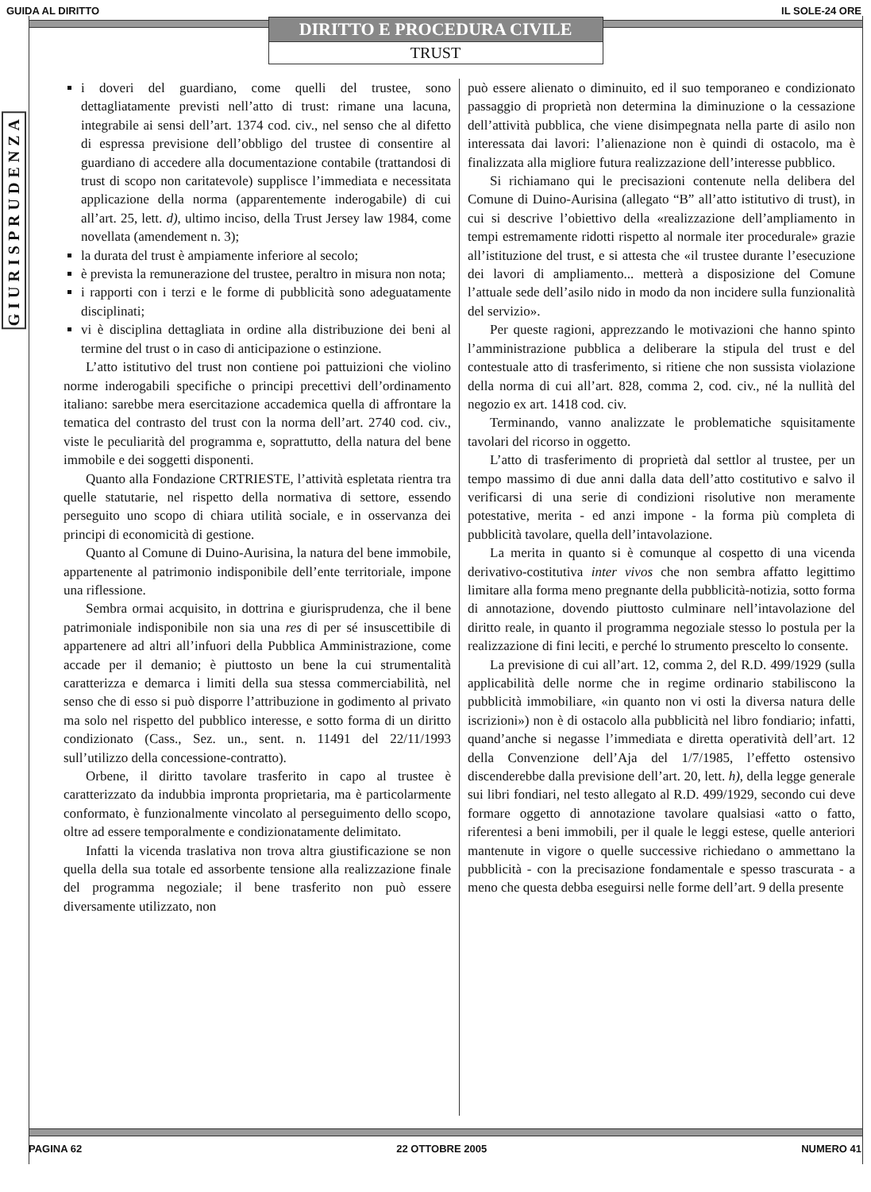GUIDA AL DIRITTO IL SOLE-24 ORE
DIRITTO E PROCEDURA CIVILE
TRUST
GIURISPRUDENZA
i doveri del guardiano, come quelli del trustee, sono dettagliatamente previsti nell’atto di trust: rimane una lacuna, integrabile ai sensi dell’art. 1374 cod. civ., nel senso che al difetto di espressa previsione dell’obbligo del trustee di consentire al guardiano di accedere alla documentazione contabile (trattandosi di trust di scopo non caritatevole) supplisce l’immediata e necessitata applicazione della norma (apparentemente inderogabile) di cui all’art. 25, lett. d), ultimo inciso, della Trust Jersey law 1984, come novellata (amendement n. 3);
la durata del trust è ampiamente inferiore al secolo;
è prevista la remunerazione del trustee, peraltro in misura non nota;
i rapporti con i terzi e le forme di pubblicità sono adeguatamente disciplinati;
vi è disciplina dettagliata in ordine alla distribuzione dei beni al termine del trust o in caso di anticipazione o estinzione.
L’atto istitutivo del trust non contiene poi pattuizioni che violino norme inderogabili specifiche o principi precettivi dell’ordinamento italiano: sarebbe mera esercitazione accademica quella di affrontare la tematica del contrasto del trust con la norma dell’art. 2740 cod. civ., viste le peculiarità del programma e, soprattutto, della natura del bene immobile e dei soggetti disponenti.
Quanto alla Fondazione CRTRIESTE, l’attività espletata rientra tra quelle statutarie, nel rispetto della normativa di settore, essendo perseguito uno scopo di chiara utilità sociale, e in osservanza dei principi di economicità di gestione.
Quanto al Comune di Duino-Aurisina, la natura del bene immobile, appartenente al patrimonio indisponibile dell’ente territoriale, impone una riflessione.
Sembra ormai acquisito, in dottrina e giurisprudenza, che il bene patrimoniale indisponibile non sia una res di per sé insuscettibile di appartenere ad altri all’infuori della Pubblica Amministrazione, come accade per il demanio; è piuttosto un bene la cui strumentalità caratterizza e demarca i limiti della sua stessa commerciabilità, nel senso che di esso si può disporre l’attribuzione in godimento al privato ma solo nel rispetto del pubblico interesse, e sotto forma di un diritto condizionato (Cass., Sez. un., sent. n. 11491 del 22/11/1993 sull’utilizzo della concessione-contratto).
Orbene, il diritto tavolare trasferito in capo al trustee è caratterizzato da indubbia impronta proprietaria, ma è particolarmente conformato, è funzionalmente vincolato al perseguimento dello scopo, oltre ad essere temporalmente e condizionatamente delimitato.
Infatti la vicenda traslativa non trova altra giustificazione se non quella della sua totale ed assorbente tensione alla realizzazione finale del programma negoziale; il bene trasferito non può essere diversamente utilizzato, non
può essere alienato o diminuito, ed il suo temporaneo e condizionato passaggio di proprietà non determina la diminuzione o la cessazione dell’attività pubblica, che viene disimpegnata nella parte di asilo non interessata dai lavori: l’alienazione non è quindi di ostacolo, ma è finalizzata alla migliore futura realizzazione dell’interesse pubblico.
Si richiamano qui le precisazioni contenute nella delibera del Comune di Duino-Aurisina (allegato “B” all’atto istitutivo di trust), in cui si descrive l’obiettivo della «realizzazione dell’ampliamento in tempi estremamente ridotti rispetto al normale iter procedurale» grazie all’istituzione del trust, e si attesta che «il trustee durante l’esecuzione dei lavori di ampliamento... metterà a disposizione del Comune l’attuale sede dell’asilo nido in modo da non incidere sulla funzionalità del servizio».
Per queste ragioni, apprezzando le motivazioni che hanno spinto l’amministrazione pubblica a deliberare la stipula del trust e del contestuale atto di trasferimento, si ritiene che non sussista violazione della norma di cui all’art. 828, comma 2, cod. civ., né la nullità del negozio ex art. 1418 cod. civ.
Terminando, vanno analizzate le problematiche squisitamente tavolari del ricorso in oggetto.
L’atto di trasferimento di proprietà dal settlor al trustee, per un tempo massimo di due anni dalla data dell’atto costitutivo e salvo il verificarsi di una serie di condizioni risolutive non meramente potestative, merita - ed anzi impone - la forma più completa di pubblicità tavolare, quella dell’intavolazione.
La merita in quanto si è comunque al cospetto di una vicenda derivativo-costitutiva inter vivos che non sembra affatto legittimo limitare alla forma meno pregnante della pubblicità-notizia, sotto forma di annotazione, dovendo piuttosto culminare nell’intavolazione del diritto reale, in quanto il programma negoziale stesso lo postula per la realizzazione di fini leciti, e perché lo strumento prescelto lo consente.
La previsione di cui all’art. 12, comma 2, del R.D. 499/1929 (sulla applicabilità delle norme che in regime ordinario stabiliscono la pubblicità immobiliare, «in quanto non vi osti la diversa natura delle iscrizioni») non è di ostacolo alla pubblicità nel libro fondiario; infatti, quand’anche si negasse l’immediata e diretta operatività dell’art. 12 della Convenzione dell’Aja del 1/7/1985, l’effetto ostensivo discenderebbe dalla previsione dell’art. 20, lett. h), della legge generale sui libri fondiari, nel testo allegato al R.D. 499/1929, secondo cui deve formare oggetto di annotazione tavolare qualsiasi «atto o fatto, riferentesi a beni immobili, per il quale le leggi estese, quelle anteriori mantenute in vigore o quelle successive richiedano o ammettano la pubblicità - con la precisazione fondamentale e spesso trascurata - a meno che questa debba eseguirsi nelle forme dell’art. 9 della presente
PAGINA 62 22 OTTOBRE 2005 NUMERO 41